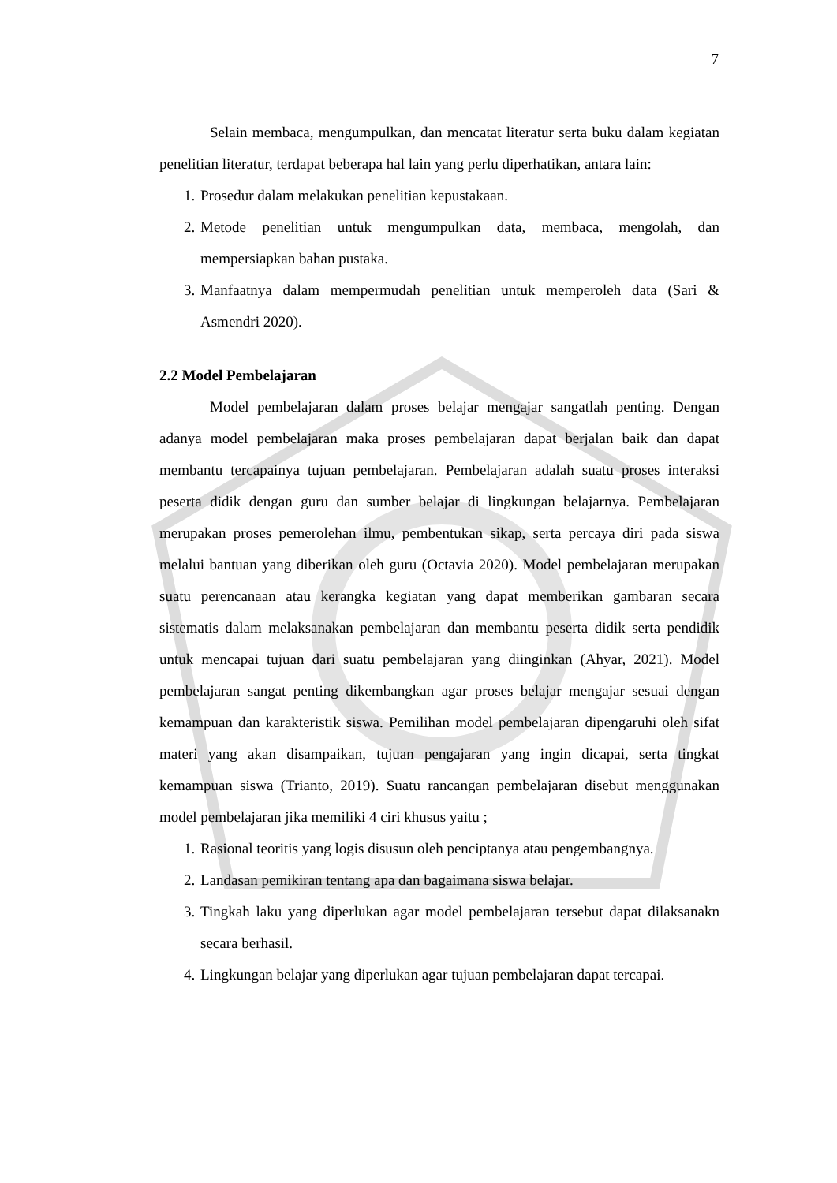7
Selain membaca, mengumpulkan, dan mencatat literatur serta buku dalam kegiatan penelitian literatur, terdapat beberapa hal lain yang perlu diperhatikan, antara lain:
1. Prosedur dalam melakukan penelitian kepustakaan.
2. Metode penelitian untuk mengumpulkan data, membaca, mengolah, dan mempersiapkan bahan pustaka.
3. Manfaatnya dalam mempermudah penelitian untuk memperoleh data (Sari & Asmendri 2020).
2.2 Model Pembelajaran
Model pembelajaran dalam proses belajar mengajar sangatlah penting. Dengan adanya model pembelajaran maka proses pembelajaran dapat berjalan baik dan dapat membantu tercapainya tujuan pembelajaran. Pembelajaran adalah suatu proses interaksi peserta didik dengan guru dan sumber belajar di lingkungan belajarnya. Pembelajaran merupakan proses pemerolehan ilmu, pembentukan sikap, serta percaya diri pada siswa melalui bantuan yang diberikan oleh guru (Octavia 2020). Model pembelajaran merupakan suatu perencanaan atau kerangka kegiatan yang dapat memberikan gambaran secara sistematis dalam melaksanakan pembelajaran dan membantu peserta didik serta pendidik untuk mencapai tujuan dari suatu pembelajaran yang diinginkan (Ahyar, 2021). Model pembelajaran sangat penting dikembangkan agar proses belajar mengajar sesuai dengan kemampuan dan karakteristik siswa. Pemilihan model pembelajaran dipengaruhi oleh sifat materi yang akan disampaikan, tujuan pengajaran yang ingin dicapai, serta tingkat kemampuan siswa (Trianto, 2019). Suatu rancangan pembelajaran disebut menggunakan model pembelajaran jika memiliki 4 ciri khusus yaitu ;
1. Rasional teoritis yang logis disusun oleh penciptanya atau pengembangnya.
2. Landasan pemikiran tentang apa dan bagaimana siswa belajar.
3. Tingkah laku yang diperlukan agar model pembelajaran tersebut dapat dilaksanakn secara berhasil.
4. Lingkungan belajar yang diperlukan agar tujuan pembelajaran dapat tercapai.